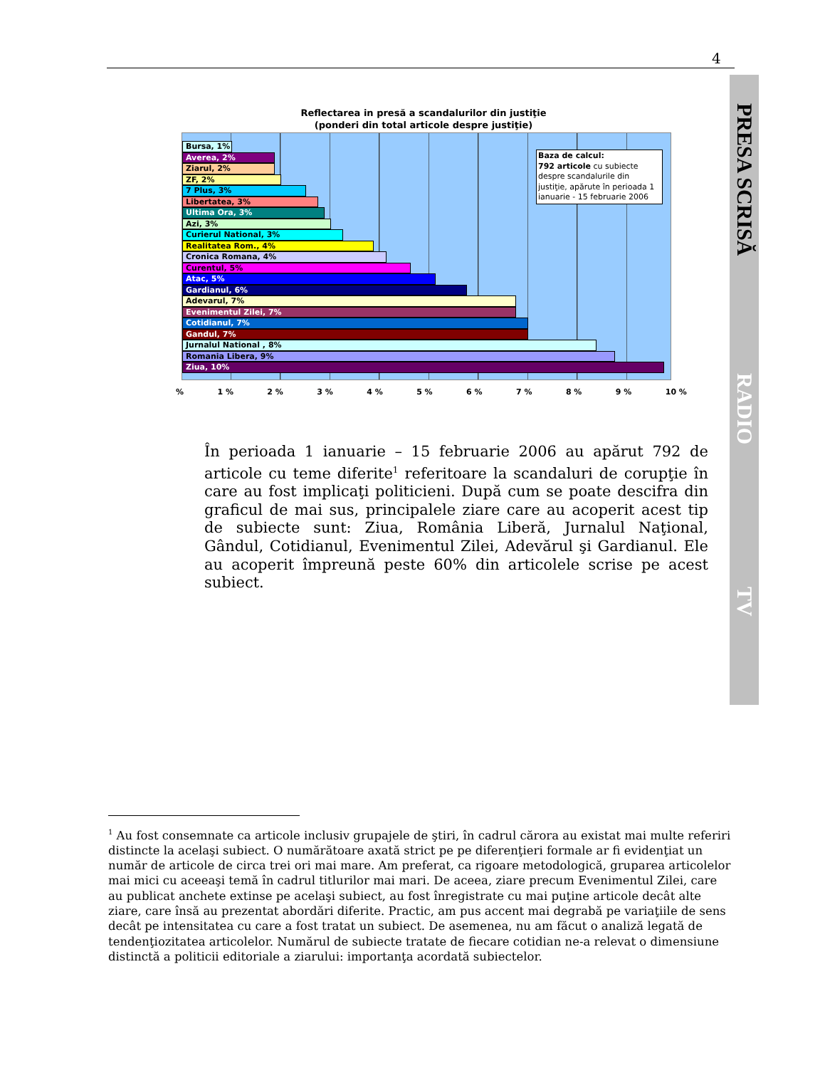4
PRESA SCRISĂ
RADIO
TV
Reflectarea in presă a scandalurilor din justiţie
(ponderi din total articole despre justiţie)
Bursa, 1%
Averea, 2%
Ziarul, 2%
ZF, 2%
7 Plus, 3%
Libertatea, 3%
Ultima Ora, 3%
Azi, 3%
Curierul National, 3%
Realitatea Rom., 4%
Cronica Romana, 4%
Curentul, 5%
Atac, 5%
Gardianul, 6%
Adevarul, 7%
Evenimentul Zilei, 7%
Cotidianul, 7%
Gandul, 7%
Jurnalul National , 8%
Romania Libera, 9%
Ziua, 10%
Baza de calcul:
792 articole cu subiecte despre scandalurile din justiţie, apărute în perioada 1 ianuarie - 15 februarie 2006
% 1 % 2 % 3 % 4 % 5 % 6 % 7 % 8 % 9 % 10 %
În perioada 1 ianuarie – 15 februarie 2006 au apărut 792 de articole cu teme diferite<sup>1</sup> referitoare la scandaluri de corupţie în care au fost implicaţi politicieni. După cum se poate descifra din graficul de mai sus, principalele ziare care au acoperit acest tip de subiecte sunt: Ziua, România Liberă, Jurnalul Naţional, Gândul, Cotidianul, Evenimentul Zilei, Adevărul şi Gardianul. Ele au acoperit împreună peste 60% din articolele scrise pe acest subiect.
<sup>1</sup> Au fost consemnate ca articole inclusiv grupajele de ştiri, în cadrul cărora au existat mai multe referiri distincte la acelaşi subiect. O numărătoare axată strict pe pe diferenţieri formale ar fi evidenţiat un număr de articole de circa trei ori mai mare. Am preferat, ca rigoare metodologică, gruparea articolelor mai mici cu aceeaşi temă în cadrul titlurilor mai mari. De aceea, ziare precum Evenimentul Zilei, care au publicat anchete extinse pe acelaşi subiect, au fost înregistrate cu mai puţine articole decât alte ziare, care însă au prezentat abordări diferite. Practic, am pus accent mai degrabă pe variaţiile de sens decât pe intensitatea cu care a fost tratat un subiect. De asemenea, nu am făcut o analiză legată de tendenţiozitatea articolelor. Numărul de subiecte tratate de fiecare cotidian ne-a relevat o dimensiune distinctă a politicii editoriale a ziarului: importanţa acordată subiectelor.